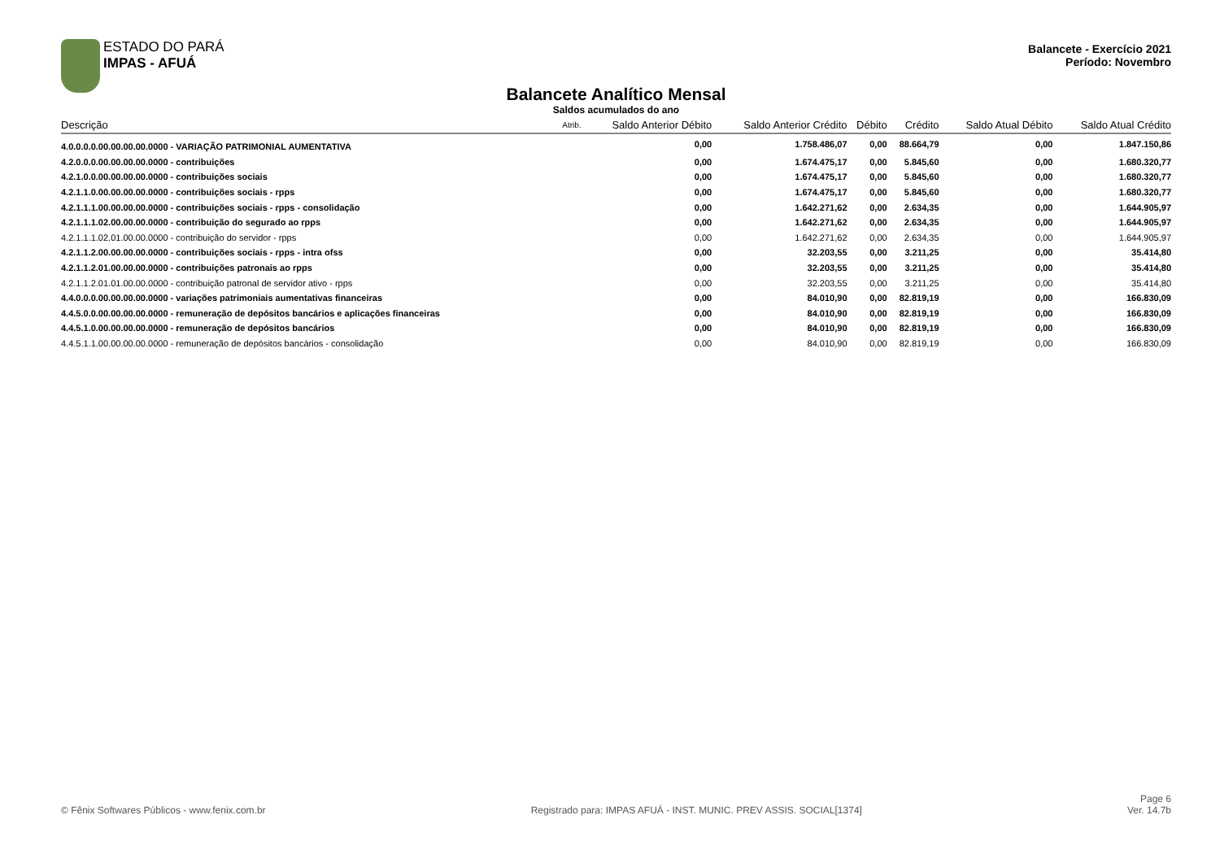ESTADO DO PARÁ
IMPAS - AFUÁ
Balancete - Exercício 2021
Período: Novembro
Balancete Analítico Mensal
Saldos acumulados do ano
| Descrição | Atrib. | Saldo Anterior Débito | Saldo Anterior Crédito | Débito | Crédito | Saldo Atual Débito | Saldo Atual Crédito |
| --- | --- | --- | --- | --- | --- | --- | --- |
| 4.0.0.0.0.00.00.00.00.0000 - VARIAÇÃO PATRIMONIAL AUMENTATIVA | | 0,00 | 1.758.486,07 | 0,00 | 88.664,79 | 0,00 | 1.847.150,86 |
| 4.2.0.0.0.00.00.00.00.0000 - contribuições | | 0,00 | 1.674.475,17 | 0,00 | 5.845,60 | 0,00 | 1.680.320,77 |
| 4.2.1.0.0.00.00.00.00.0000 - contribuições sociais | | 0,00 | 1.674.475,17 | 0,00 | 5.845,60 | 0,00 | 1.680.320,77 |
| 4.2.1.1.0.00.00.00.00.0000 - contribuições sociais - rpps | | 0,00 | 1.674.475,17 | 0,00 | 5.845,60 | 0,00 | 1.680.320,77 |
| 4.2.1.1.1.00.00.00.00.0000 - contribuições sociais - rpps - consolidação | | 0,00 | 1.642.271,62 | 0,00 | 2.634,35 | 0,00 | 1.644.905,97 |
| 4.2.1.1.1.02.00.00.00.0000 - contribuição do segurado ao rpps | | 0,00 | 1.642.271,62 | 0,00 | 2.634,35 | 0,00 | 1.644.905,97 |
| 4.2.1.1.1.02.01.00.00.0000 - contribuição do servidor - rpps | | 0,00 | 1.642.271,62 | 0,00 | 2.634,35 | 0,00 | 1.644.905,97 |
| 4.2.1.1.2.00.00.00.00.0000 - contribuições sociais - rpps - intra ofss | | 0,00 | 32.203,55 | 0,00 | 3.211,25 | 0,00 | 35.414,80 |
| 4.2.1.1.2.01.00.00.00.0000 - contribuições patronais ao rpps | | 0,00 | 32.203,55 | 0,00 | 3.211,25 | 0,00 | 35.414,80 |
| 4.2.1.1.2.01.01.00.00.0000 - contribuição patronal de servidor ativo - rpps | | 0,00 | 32.203,55 | 0,00 | 3.211,25 | 0,00 | 35.414,80 |
| 4.4.0.0.0.00.00.00.00.0000 - variações patrimoniais aumentativas financeiras | | 0,00 | 84.010,90 | 0,00 | 82.819,19 | 0,00 | 166.830,09 |
| 4.4.5.0.0.00.00.00.00.0000 - remuneração de depósitos bancários e aplicações financeiras | | 0,00 | 84.010,90 | 0,00 | 82.819,19 | 0,00 | 166.830,09 |
| 4.4.5.1.0.00.00.00.00.0000 - remuneração de depósitos bancários | | 0,00 | 84.010,90 | 0,00 | 82.819,19 | 0,00 | 166.830,09 |
| 4.4.5.1.1.00.00.00.00.0000 - remuneração de depósitos bancários - consolidação | | 0,00 | 84.010,90 | 0,00 | 82.819,19 | 0,00 | 166.830,09 |
© Fênix Softwares Públicos - www.fenix.com.br
Registrado para: IMPAS AFUÁ - INST. MUNIC. PREV ASSIS. SOCIAL[1374]
Page 6
Ver. 14.7b